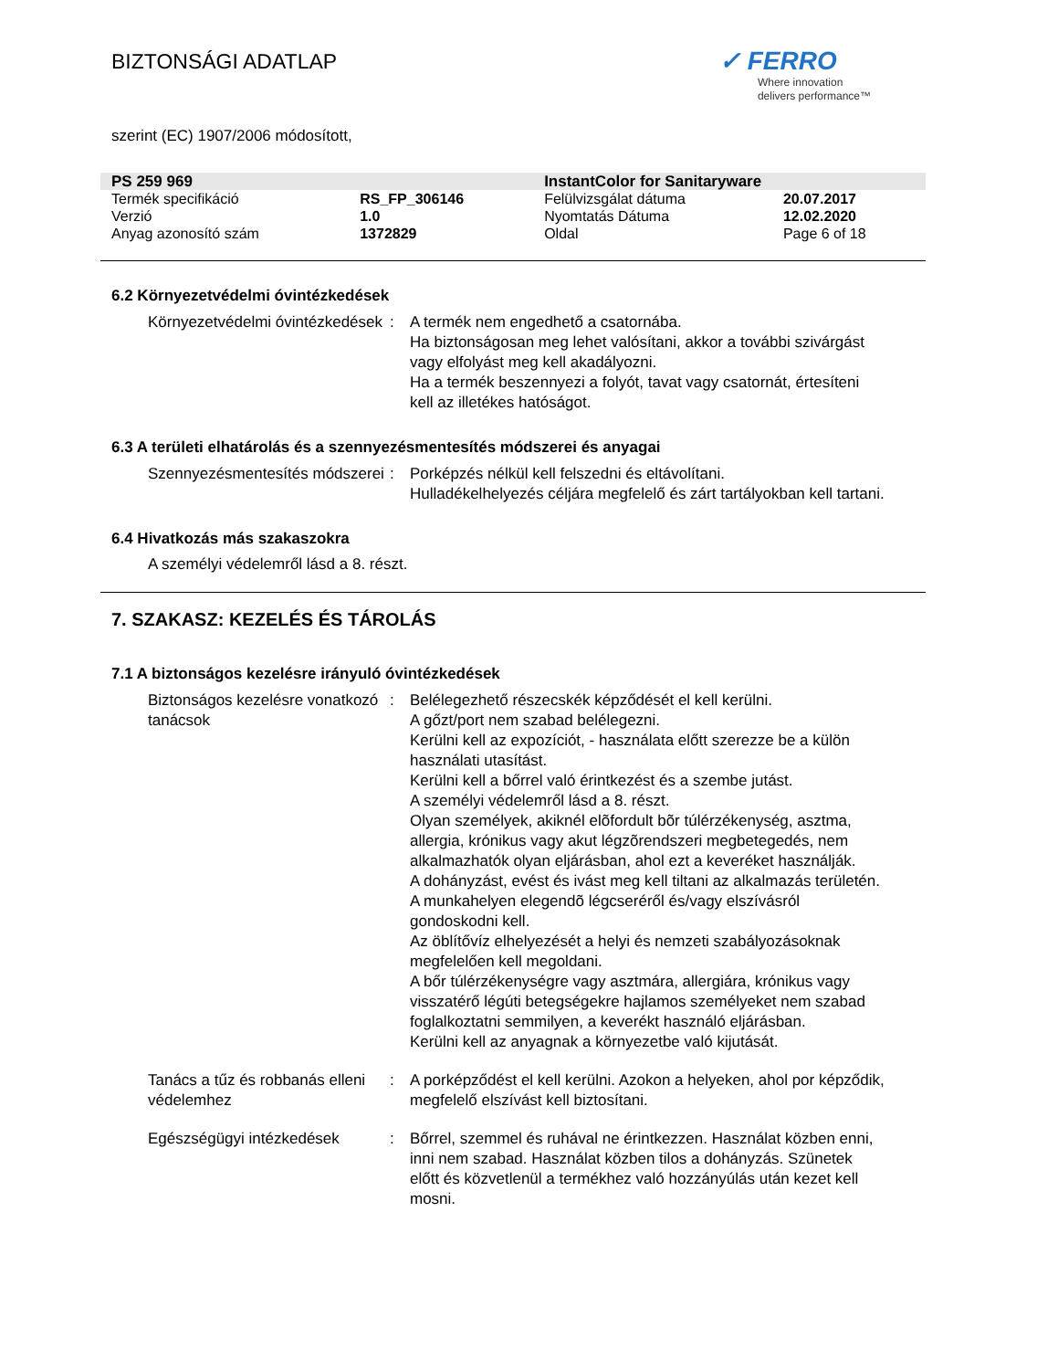BIZTONSÁGI ADATLAP
✓ FERRO
Where innovation
delivers performance™
szerint (EC) 1907/2006 módosított,
| PS 259 969 | | InstantColor for Sanitaryware | |
| Termék specifikáció | RS_FP_306146 | Felülvizsgálat dátuma | 20.07.2017 |
| Verzió | 1.0 | Nyomtatás Dátuma | 12.02.2020 |
| Anyag azonosító szám | 1372829 | Oldal | Page 6 of 18 |
6.2 Környezetvédelmi óvintézkedések
Környezetvédelmi óvintézkedések
: A termék nem engedhető a csatornába.
Ha biztonságosan meg lehet valósítani, akkor a további szivárgást vagy elfolyást meg kell akadályozni.
Ha a termék beszennyezi a folyót, tavat vagy csatornát, értesíteni kell az illetékes hatóságot.
6.3 A területi elhatárolás és a szennyezésmentesítés módszerei és anyagai
Szennyezésmentesítés módszerei
: Porképzés nélkül kell felszedni és eltávolítani.
Hulladékelhelyezés céljára megfelelő és zárt tartályokban kell tartani.
6.4 Hivatkozás más szakaszokra
A személyi védelemről lásd a 8. részt.
7. SZAKASZ: KEZELÉS ÉS TÁROLÁS
7.1 A biztonságos kezelésre irányuló óvintézkedések
Biztonságos kezelésre vonatkozó tanácsok
: Belélegezhető részecskék képződését el kell kerülni.
A gőzt/port nem szabad belélegezni.
Kerülni kell az expozíciót, - használata előtt szerezze be a külön használati utasítást.
Kerülni kell a bőrrel való érintkezést és a szembe jutást.
A személyi védelemről lásd a 8. részt.
Olyan személyek, akiknél elõfordult bõr túlérzékenység, asztma, allergia, krónikus vagy akut légzõrendszeri megbetegedés, nem alkalmazhatók olyan eljárásban, ahol ezt a keveréket használják.
A dohányzást, evést és ivást meg kell tiltani az alkalmazás területén.
A munkahelyen elegendõ légcseréről és/vagy elszívásról gondoskodni kell.
Az öblítővíz elhelyezését a helyi és nemzeti szabályozásoknak megfelelően kell megoldani.
A bőr túlérzékenységre vagy asztmára, allergiára, krónikus vagy visszatérő légúti betegségekre hajlamos személyeket nem szabad foglalkoztatni semmilyen, a keverékt használó eljárásban.
Kerülni kell az anyagnak a környezetbe való kijutását.
Tanács a tűz és robbanás elleni védelemhez
: A porképződést el kell kerülni. Azokon a helyeken, ahol por képződik, megfelelő elszívást kell biztosítani.
Egészségügyi intézkedések : Bőrrel, szemmel és ruhával ne érintkezzen. Használat közben enni, inni nem szabad. Használat közben tilos a dohányzás. Szünetek előtt és közvetlenül a termékhez való hozzányúlás után kezet kell mosni.